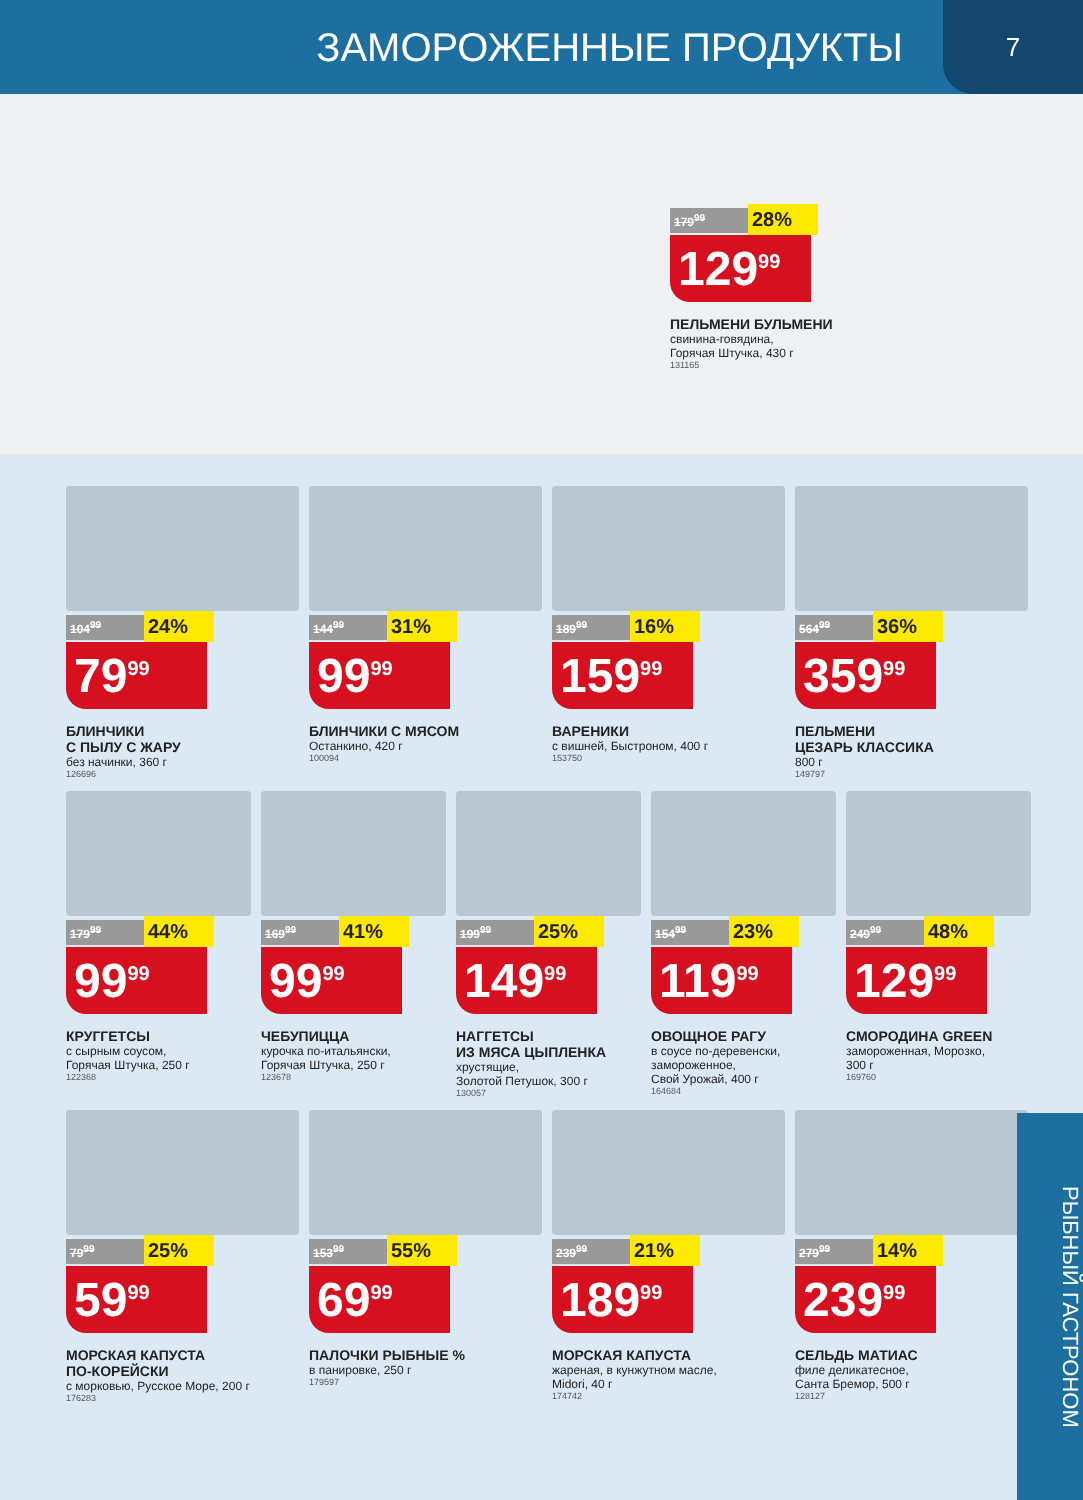ЗАМОРОЖЕННЫЕ ПРОДУКТЫ
7
179<sup>99</sup> 28%
129<sup>99</sup>
ПЕЛЬМЕНИ БУЛЬМЕНИ
свинина-говядина,
Горячая Штучка, 430 г
131165
104<sup>99</sup> 24%
79<sup>99</sup>
БЛИНЧИКИ
С ПЫЛУ С ЖАРУ
без начинки, 360 г
126696
144<sup>99</sup> 31%
99<sup>99</sup>
БЛИНЧИКИ С МЯСОМ
Останкино, 420 г
100094
189<sup>99</sup> 16%
159<sup>99</sup>
ВАРЕНИКИ
с вишней, Быстроном, 400 г
153750
564<sup>99</sup> 36%
359<sup>99</sup>
ПЕЛЬМЕНИ
ЦЕЗАРЬ КЛАССИКА
800 г
149797
179<sup>99</sup> 44%
99<sup>99</sup>
КРУГГЕТСЫ
с сырным соусом,
Горячая Штучка, 250 г
122368
169<sup>99</sup> 41%
99<sup>99</sup>
ЧЕБУПИЦЦА
курочка по-итальянски,
Горячая Штучка, 250 г
123678
199<sup>99</sup> 25%
149<sup>99</sup>
НАГГЕТСЫ
ИЗ МЯСА ЦЫПЛЕНКА
хрустящие,
Золотой Петушок, 300 г
130057
154<sup>99</sup> 23%
119<sup>99</sup>
ОВОЩНОЕ РАГУ
в соусе по-деревенски,
замороженное,
Свой Урожай, 400 г
164684
249<sup>99</sup> 48%
129<sup>99</sup>
СМОРОДИНА GREEN
замороженная, Морозко,
300 г
169760
79<sup>99</sup> 25%
59<sup>99</sup>
МОРСКАЯ КАПУСТА
ПО-КОРЕЙСКИ
с морковью, Русское Море, 200 г
176283
153<sup>99</sup> 55%
69<sup>99</sup>
ПАЛОЧКИ РЫБНЫЕ %
в панировке, 250 г
179597
239<sup>99</sup> 21%
189<sup>99</sup>
МОРСКАЯ КАПУСТА
жареная, в кунжутном масле,
Midori, 40 г
174742
279<sup>99</sup> 14%
239<sup>99</sup>
СЕЛЬДЬ МАТИАС
филе деликатесное,
Санта Бремор, 500 г
128127
РЫБНЫЙ ГАСТРОНОМ